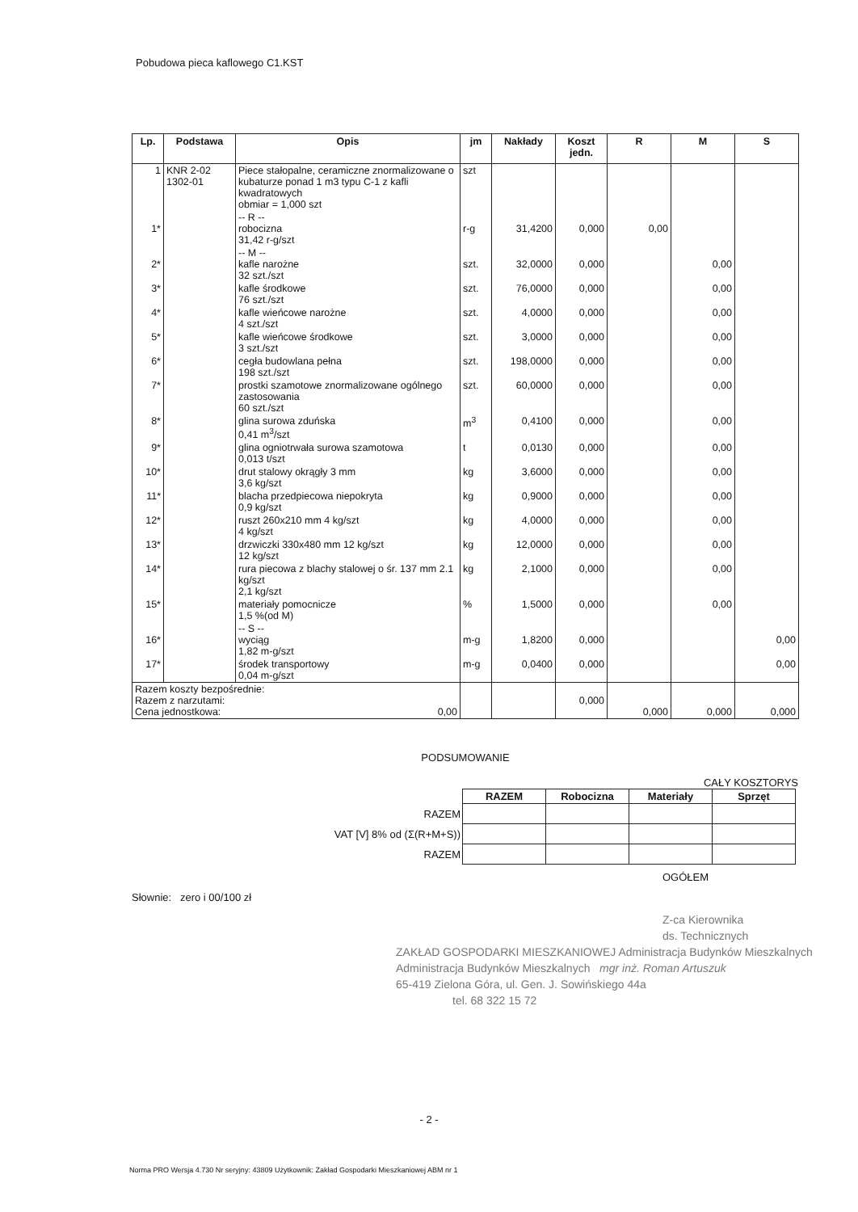Pobudowa pieca kaflowego C1.KST
| Lp. | Podstawa | Opis | jm | Nakłady | Koszt jedn. | R | M | S |
| --- | --- | --- | --- | --- | --- | --- | --- | --- |
| 1 | KNR 2-02 1302-01 | Piece stałopalne, ceramiczne znormalizowane o kubaturze ponad 1 m3 typu C-1 z kafli kwadratowych obmiar = 1,000 szt | szt | | | | | |
| 1* | | -- R -- robocizna 31,42 r-g/szt | r-g | 31,4200 | 0,000 | 0,00 | | |
| 2* | | -- M -- kafle narożne 32 szt./szt | szt. | 32,0000 | 0,000 | | 0,00 | |
| 3* | | kafle środkowe 76 szt./szt | szt. | 76,0000 | 0,000 | | 0,00 | |
| 4* | | kafle wieńcowe narożne 4 szt./szt | szt. | 4,0000 | 0,000 | | 0,00 | |
| 5* | | kafle wieńcowe środkowe 3 szt./szt | szt. | 3,0000 | 0,000 | | 0,00 | |
| 6* | | cegła budowlana pełna 198 szt./szt | szt. | 198,0000 | 0,000 | | 0,00 | |
| 7* | | prostki szamotowe znormalizowane ogólnego zastosowania 60 szt./szt | szt. | 60,0000 | 0,000 | | 0,00 | |
| 8* | | glina surowa zduńska 0,41 m<sup>3</sup>/szt | m<sup>3</sup> | 0,4100 | 0,000 | | 0,00 | |
| 9* | | glina ogniotrwała surowa szamotowa 0,013 t/szt | t | 0,0130 | 0,000 | | 0,00 | |
| 10* | | drut stalowy okrągły 3 mm 3,6 kg/szt | kg | 3,6000 | 0,000 | | 0,00 | |
| 11* | | blacha przedpiecowa niepokryta 0,9 kg/szt | kg | 0,9000 | 0,000 | | 0,00 | |
| 12* | | ruszt 260x210 mm 4 kg/szt 4 kg/szt | kg | 4,0000 | 0,000 | | 0,00 | |
| 13* | | drzwiczki 330x480 mm 12 kg/szt 12 kg/szt | kg | 12,0000 | 0,000 | | 0,00 | |
| 14* | | rura piecowa z blachy stalowej o śr. 137 mm 2.1 kg/szt 2,1 kg/szt | kg | 2,1000 | 0,000 | | 0,00 | |
| 15* | | materiały pomocnicze 1,5 %(od M) | % | 1,5000 | 0,000 | | 0,00 | |
| 16* | | -- S -- wyciąg 1,82 m-g/szt | m-g | 1,8200 | 0,000 | | | 0,00 |
| 17* | | środek transportowy 0,04 m-g/szt | m-g | 0,0400 | 0,000 | | | 0,00 |
| Razem koszty bezpośrednie: Razem z narzutami: Cena jednostkowa: 0,00 | | | | | 0,000 | 0,000 | 0,000 | 0,000 |
PODSUMOWANIE
CAŁY KOSZTORYS
| | RAZEM | Robocizna | Materiały | Sprzęt |
| RAZEM | | | | |
| VAT [V] 8% od (Σ(R+M+S)) | | | | |
| RAZEM | | | | |
OGÓŁEM
Słownie: zero i 00/100 zł
Z-ca Kierownika
ds. Technicznych
ZAKŁAD GOSPODARKI MIESZKANIOWEJ Administracja Budynków Mieszkalnych
Administracja Budynków Mieszkalnych mgr inż. Roman Artuszuk
65-419 Zielona Góra, ul. Gen. J. Sowińskiego 44a
tel. 68 322 15 72
- 2 -
Norma PRO Wersja 4.730 Nr seryjny: 43809 Użytkownik: Zakład Gospodarki Mieszkaniowej ABM nr 1